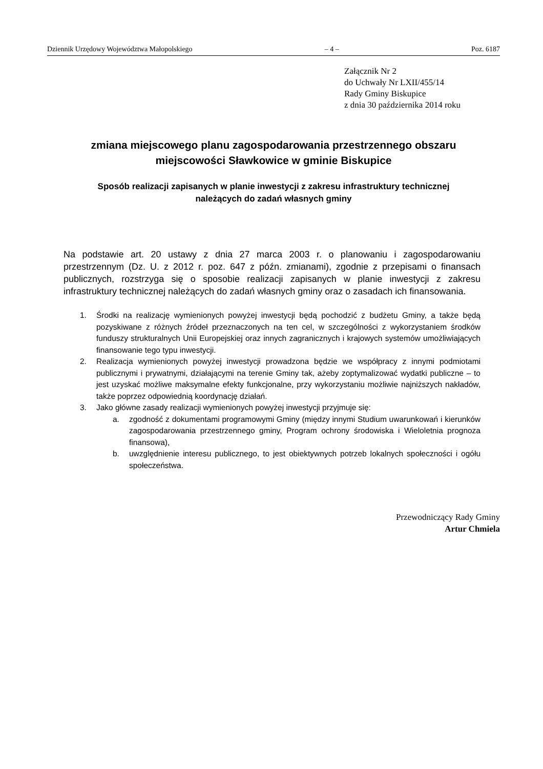Dziennik Urzędowy Województwa Małopolskiego – 4 – Poz. 6187
Załącznik Nr 2
do Uchwały Nr LXII/455/14
Rady Gminy Biskupice
z dnia 30 października 2014 roku
zmiana miejscowego planu zagospodarowania przestrzennego obszaru
miejscowości Sławkowice w gminie Biskupice
Sposób realizacji zapisanych w planie inwestycji z zakresu infrastruktury technicznej
należących do zadań własnych gminy
Na podstawie art. 20 ustawy z dnia 27 marca 2003 r. o planowaniu i zagospodarowaniu przestrzennym (Dz. U. z 2012 r. poz. 647 z późn. zmianami), zgodnie z przepisami o finansach publicznych, rozstrzyga się o sposobie realizacji zapisanych w planie inwestycji z zakresu infrastruktury technicznej należących do zadań własnych gminy oraz o zasadach ich finansowania.
1. Środki na realizację wymienionych powyżej inwestycji będą pochodzić z budżetu Gminy, a także będą pozyskiwane z różnych źródeł przeznaczonych na ten cel, w szczególności z wykorzystaniem środków funduszy strukturalnych Unii Europejskiej oraz innych zagranicznych i krajowych systemów umożliwiających finansowanie tego typu inwestycji.
2. Realizacja wymienionych powyżej inwestycji prowadzona będzie we współpracy z innymi podmiotami publicznymi i prywatnymi, działającymi na terenie Gminy tak, ażeby zoptymalizować wydatki publiczne – to jest uzyskać możliwe maksymalne efekty funkcjonalne, przy wykorzystaniu możliwie najniższych nakładów, także poprzez odpowiednią koordynację działań.
3. Jako główne zasady realizacji wymienionych powyżej inwestycji przyjmuje się:
a. zgodność z dokumentami programowymi Gminy (między innymi Studium uwarunkowań i kierunków zagospodarowania przestrzennego gminy, Program ochrony środowiska i Wieloletnia prognoza finansowa),
b. uwzględnienie interesu publicznego, to jest obiektywnych potrzeb lokalnych społeczności i ogółu społeczeństwa.
Przewodniczący Rady Gminy
Artur Chmiela